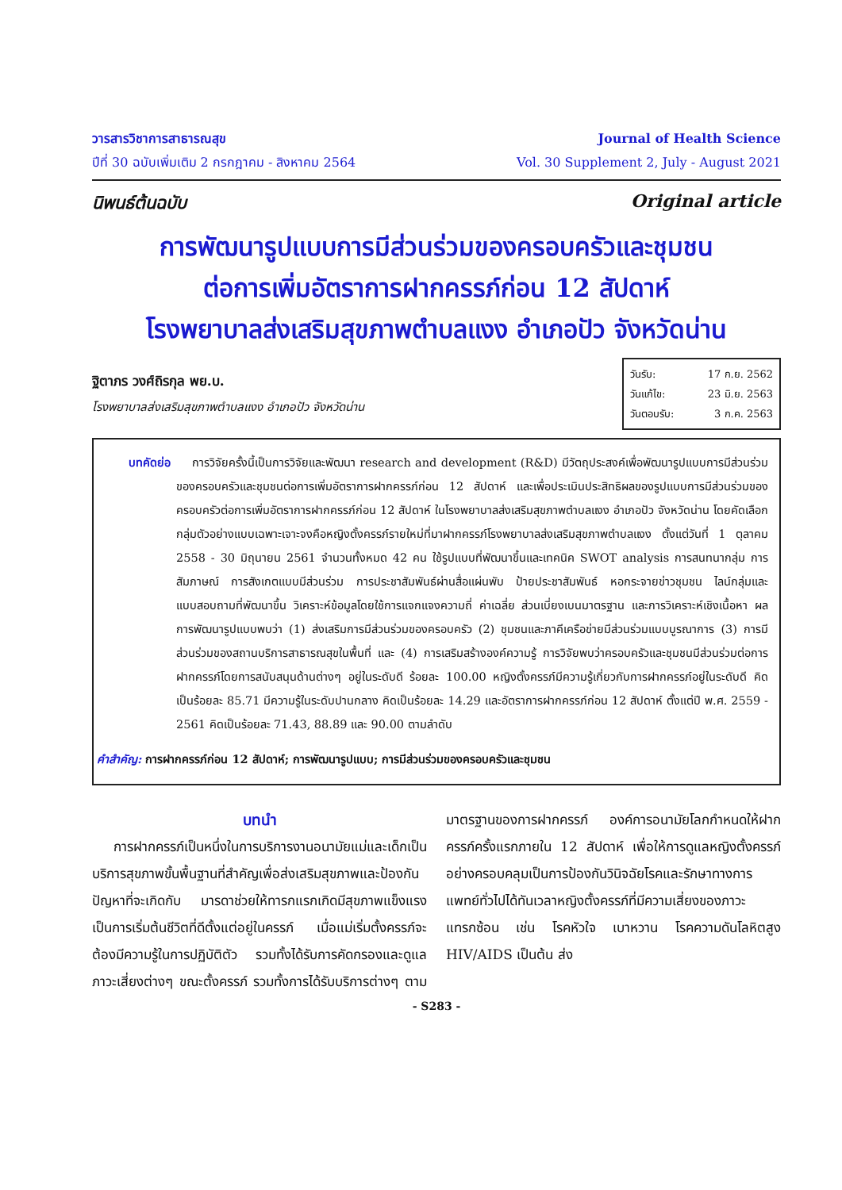วารสารวิชาการสาธารณสุข
ปีที่ 30 ฉบับเพิ่มเติม 2 กรกฎาคม - สิงหาคม 2564
Journal of Health Science
Vol. 30 Supplement 2, July - August 2021
นิพนธ์ต้นฉบับ Original article
การพัฒนารูปแบบการมีส่วนร่วมของครอบครัวและชุมชน
ต่อการเพิ่มอัตราการฝากครรภ์ก่อน 12 สัปดาห์
โรงพยาบาลส่งเสริมสุขภาพตำบลแงง อำเภอปัว จังหวัดน่าน
ฐิตาภร วงศ์ถิรกุล พย.บ.
โรงพยาบาลส่งเสริมสุขภาพตำบลแงง อำเภอปัว จังหวัดน่าน
วันรับ: 17 ก.ย. 2562
วันแก้ไข: 23 มิ.ย. 2563
วันตอบรับ: 3 ก.ค. 2563
บทคัดย่อ การวิจัยครั้งนี้เป็นการวิจัยและพัฒนา research and development (R&D) มีวัตถุประสงค์เพื่อพัฒนารูปแบบการมีส่วนร่วมของครอบครัวและชุมชนต่อการเพิ่มอัตราการฝากครรภ์ก่อน 12 สัปดาห์ และเพื่อประเมินประสิทธิผลของรูปแบบการมีส่วนร่วมของครอบครัวต่อการเพิ่มอัตราการฝากครรภ์ก่อน 12 สัปดาห์ ในโรงพยาบาลส่งเสริมสุขภาพตำบลแงง อำเภอปัว จังหวัดน่าน โดยคัดเลือกกลุ่มตัวอย่างแบบเฉพาะเจาะจงคือหญิงตั้งครรภ์รายใหม่ที่มาฝากครรภ์โรงพยาบาลส่งเสริมสุขภาพตำบลแงง ตั้งแต่วันที่ 1 ตุลาคม 2558 - 30 มิถุนายน 2561 จำนวนทั้งหมด 42 คน ใช้รูปแบบที่พัฒนาขึ้นและเทคนิค SWOT analysis การสนทนากลุ่ม การสัมภาษณ์ การสังเกตแบบมีส่วนร่วม การประชาสัมพันธ์ผ่านสื่อแผ่นพับ ป้ายประชาสัมพันธ์ หอกระจายข่าวชุมชน ไลน์กลุ่มและแบบสอบถามที่พัฒนาขึ้น วิเคราะห์ข้อมูลโดยใช้การแจกแจงความถี่ ค่าเฉลี่ย ส่วนเบี่ยงเบนมาตรฐาน และการวิเคราะห์เชิงเนื้อหา ผลการพัฒนารูปแบบพบว่า (1) ส่งเสริมการมีส่วนร่วมของครอบครัว (2) ชุมชนและภาคีเครือข่ายมีส่วนร่วมแบบบูรณาการ (3) การมีส่วนร่วมของสถานบริการสาธารณสุขในพื้นที่ และ (4) การเสริมสร้างองค์ความรู้ การวิจัยพบว่าครอบครัวและชุมชนมีส่วนร่วมต่อการฝากครรภ์โดยการสนับสนุนด้านต่างๆ อยู่ในระดับดี ร้อยละ 100.00 หญิงตั้งครรภ์มีความรู้เกี่ยวกับการฝากครรภ์อยู่ในระดับดี คิดเป็นร้อยละ 85.71 มีความรู้ในระดับปานกลาง คิดเป็นร้อยละ 14.29 และอัตราการฝากครรภ์ก่อน 12 สัปดาห์ ตั้งแต่ปี พ.ศ. 2559 - 2561 คิดเป็นร้อยละ 71.43, 88.89 และ 90.00 ตามลำดับ
คำสำคัญ: การฝากครรภ์ก่อน 12 สัปดาห์; การพัฒนารูปแบบ; การมีส่วนร่วมของครอบครัวและชุมชน
บทนำ
การฝากครรภ์เป็นหนึ่งในการบริการงานอนามัยแม่และเด็กเป็นบริการสุขภาพขั้นพื้นฐานที่สำคัญเพื่อส่งเสริมสุขภาพและป้องกัน ปัญหาที่จะเกิดกับ มารดาช่วยให้ทารกแรกเกิดมีสุขภาพแข็งแรง เป็นการเริ่มต้นชีวิตที่ดีตั้งแต่อยู่ในครรภ์ เมื่อแม่เริ่มตั้งครรภ์จะต้องมีความรู้ในการปฏิบัติตัว รวมทั้งได้รับการคัดกรองและดูแลภาวะเสี่ยงต่างๆ ขณะตั้งครรภ์ รวมทั้งการได้รับบริการต่างๆ ตามมาตรฐานของการฝากครรภ์ องค์การอนามัยโลกกำหนดให้ฝากครรภ์ครั้งแรกภายใน 12 สัปดาห์ เพื่อให้การดูแลหญิงตั้งครรภ์อย่างครอบคลุมเป็นการป้องกันวินิจฉัยโรคและรักษาทางการแพทย์ทั่วไปได้ทันเวลาหญิงตั้งครรภ์ที่มีความเสี่ยงของภาวะแทรกซ้อน เช่น โรคหัวใจ เบาหวาน โรคความดันโลหิตสูง HIV/AIDS เป็นต้น ส่ง
- S283 -